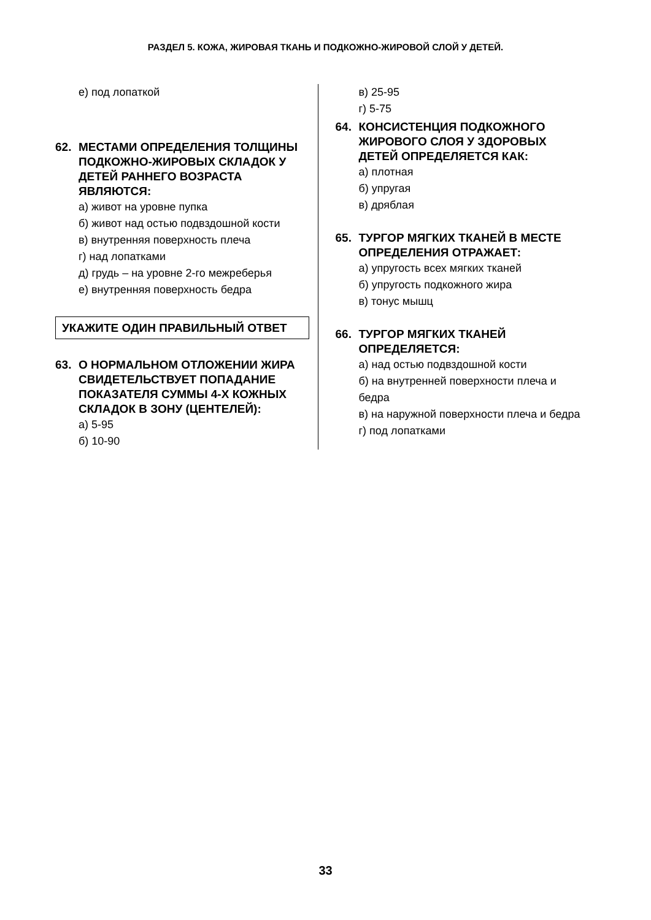РАЗДЕЛ 5. КОЖА, ЖИРОВАЯ ТКАНЬ И ПОДКОЖНО-ЖИРОВОЙ СЛОЙ У ДЕТЕЙ.
е) под лопаткой
62. МЕСТАМИ ОПРЕДЕЛЕНИЯ ТОЛЩИНЫ ПОДКОЖНО-ЖИРОВЫХ СКЛАДОК У ДЕТЕЙ РАННЕГО ВОЗРАСТА ЯВЛЯЮТСЯ:
а) живот на уровне пупка
б) живот над остью подвздошной кости
в) внутренняя поверхность плеча
г) над лопатками
д) грудь – на уровне 2-го межреберья
е) внутренняя поверхность бедра
УКАЖИТЕ ОДИН ПРАВИЛЬНЫЙ ОТВЕТ
63. О НОРМАЛЬНОМ ОТЛОЖЕНИИ ЖИРА СВИДЕТЕЛЬСТВУЕТ ПОПАДАНИЕ ПОКАЗАТЕЛЯ СУММЫ 4-Х КОЖНЫХ СКЛАДОК В ЗОНУ (ЦЕНТЕЛЕЙ):
а) 5-95
б) 10-90
в) 25-95
г) 5-75
64. КОНСИСТЕНЦИЯ ПОДКОЖНОГО ЖИРОВОГО СЛОЯ У ЗДОРОВЫХ ДЕТЕЙ ОПРЕДЕЛЯЕТСЯ КАК:
а) плотная
б) упругая
в) дряблая
65. ТУРГОР МЯГКИХ ТКАНЕЙ В МЕСТЕ ОПРЕДЕЛЕНИЯ ОТРАЖАЕТ:
а) упругость всех мягких тканей
б) упругость подкожного жира
в) тонус мышц
66. ТУРГОР МЯГКИХ ТКАНЕЙ ОПРЕДЕЛЯЕТСЯ:
а) над остью подвздошной кости
б) на внутренней поверхности плеча и бедра
в) на наружной поверхности плеча и бедра
г) под лопатками
33